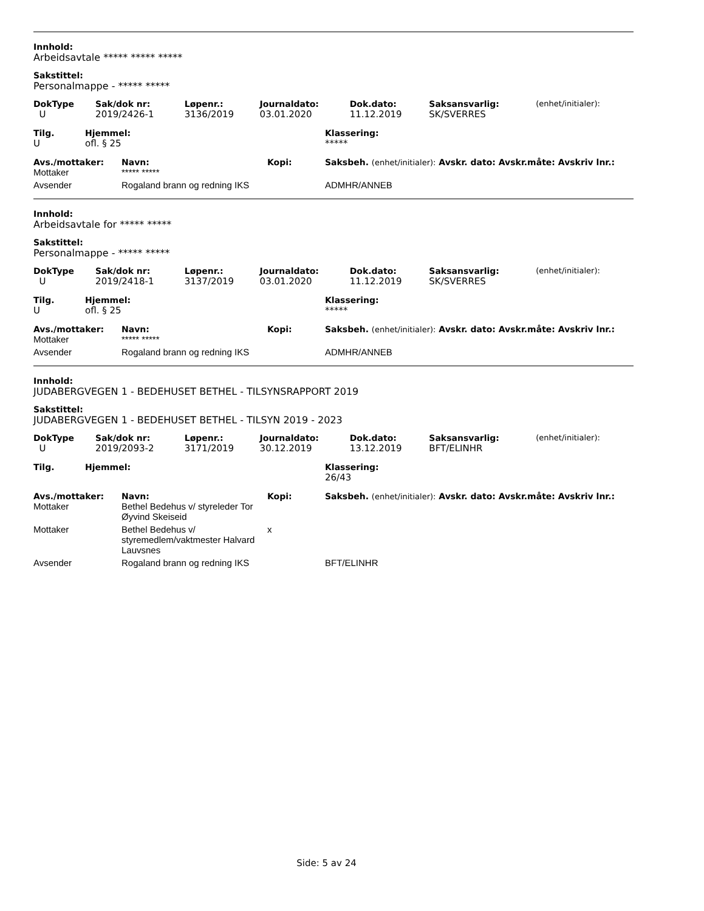Innhold:
Arbeidsavtale ***** ***** *****
Sakstittel:
Personalmappe - ***** *****
| DokType | Sak/dok nr: | Løpenr.: | Journaldato: | Dok.dato: | Saksansvarlig: | (enhet/initialer): |
| --- | --- | --- | --- | --- | --- | --- |
| U | 2019/2426-1 | 3136/2019 | 03.01.2020 | 11.12.2019 | SK/SVERRES | |
| Tilg. | Hjemmel: | Klassering: |
| --- | --- | --- |
| U | ofl. § 25 | ***** |
| Avs./mottaker: | Navn: | Kopi: | Saksbeh. (enhet/initialer): Avskr. dato: Avskr.måte: Avskriv lnr.: |
| --- | --- | --- | --- |
| Mottaker | ***** ***** | | |
| Avsender | Rogaland brann og redning IKS | | ADMHR/ANNEB |
Innhold:
Arbeidsavtale for ***** *****
Sakstittel:
Personalmappe - ***** *****
| DokType | Sak/dok nr: | Løpenr.: | Journaldato: | Dok.dato: | Saksansvarlig: | (enhet/initialer): |
| --- | --- | --- | --- | --- | --- | --- |
| U | 2019/2418-1 | 3137/2019 | 03.01.2020 | 11.12.2019 | SK/SVERRES | |
| Tilg. | Hjemmel: | Klassering: |
| --- | --- | --- |
| U | ofl. § 25 | ***** |
| Avs./mottaker: | Navn: | Kopi: | Saksbeh. (enhet/initialer): Avskr. dato: Avskr.måte: Avskriv lnr.: |
| --- | --- | --- | --- |
| Mottaker | ***** ***** | | |
| Avsender | Rogaland brann og redning IKS | | ADMHR/ANNEB |
Innhold:
JUDABERGVEGEN 1 - BEDEHUSET BETHEL - TILSYNSRAPPORT 2019
Sakstittel:
JUDABERGVEGEN 1 - BEDEHUSET BETHEL - TILSYN 2019 - 2023
| DokType | Sak/dok nr: | Løpenr.: | Journaldato: | Dok.dato: | Saksansvarlig: | (enhet/initialer): |
| --- | --- | --- | --- | --- | --- | --- |
| U | 2019/2093-2 | 3171/2019 | 30.12.2019 | 13.12.2019 | BFT/ELINHR | |
| Tilg. | Hjemmel: | Klassering: |
| --- | --- | --- |
| | | 26/43 |
| Avs./mottaker: | Navn: | Kopi: | Saksbeh. (enhet/initialer): Avskr. dato: Avskr.måte: Avskriv lnr.: |
| --- | --- | --- | --- |
| Mottaker | Bethel Bedehus v/ styreleder Tor Øyvind Skeiseid | | |
| Mottaker | Bethel Bedehus v/ styremedlem/vaktmester Halvard Lauvsnes | x | |
| Avsender | Rogaland brann og redning IKS | | BFT/ELINHR |
Side: 5 av 24